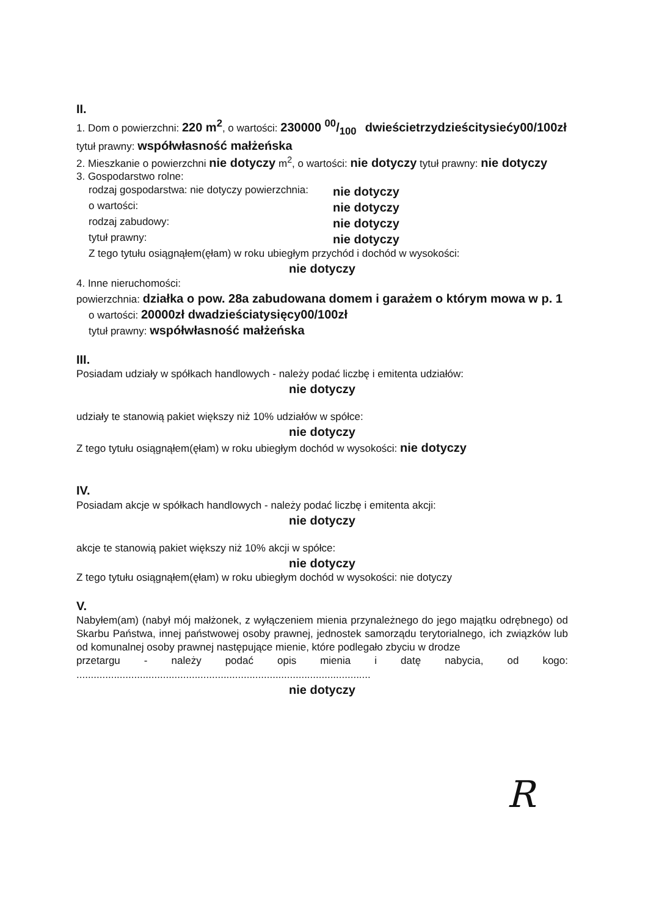II.
1. Dom o powierzchni: 220 m<sup>2</sup>, o wartości: 230000 00/100 dwieścietrzydzieścitysiećy00/100zł
tytuł prawny: współwłasność małżeńska
2. Mieszkanie o powierzchni nie dotyczy m<sup>2</sup>, o wartości: nie dotyczy tytuł prawny: nie dotyczy
3. Gospodarstwo rolne:
rodzaj gospodarstwa: nie dotyczy powierzchnia: nie dotyczy
o wartości: nie dotyczy
rodzaj zabudowy: nie dotyczy
tytuł prawny: nie dotyczy
Z tego tytułu osiągnąłem(ęłam) w roku ubiegłym przychód i dochód w wysokości:
nie dotyczy
4. Inne nieruchomości:
powierzchnia: działka o pow. 28a zabudowana domem i garażem o którym mowa w p. 1
o wartości: 20000zł dwadzieściatysięcy00/100zł
tytuł prawny: współwłasność małżeńska
III.
Posiadam udziały w spółkach handlowych - należy podać liczbę i emitenta udziałów:
nie dotyczy
udziały te stanowią pakiet większy niż 10% udziałów w spółce:
nie dotyczy
Z tego tytułu osiągnąłem(ęłam) w roku ubiegłym dochód w wysokości: nie dotyczy
IV.
Posiadam akcje w spółkach handlowych - należy podać liczbę i emitenta akcji:
nie dotyczy
akcje te stanowią pakiet większy niż 10% akcji w spółce:
nie dotyczy
Z tego tytułu osiągnąłem(ęłam) w roku ubiegłym dochód w wysokości: nie dotyczy
V.
Nabyłem(am) (nabył mój małżonek, z wyłączeniem mienia przynależnego do jego majątku odrębnego) od Skarbu Państwa, innej państwowej osoby prawnej, jednostek samorządu terytorialnego, ich związków lub od komunalnej osoby prawnej następujące mienie, które podlegało zbyciu w drodze
przetargu - należy podać opis mienia i datę nabycia, od kogo:
......................................................................................................
nie dotyczy
R